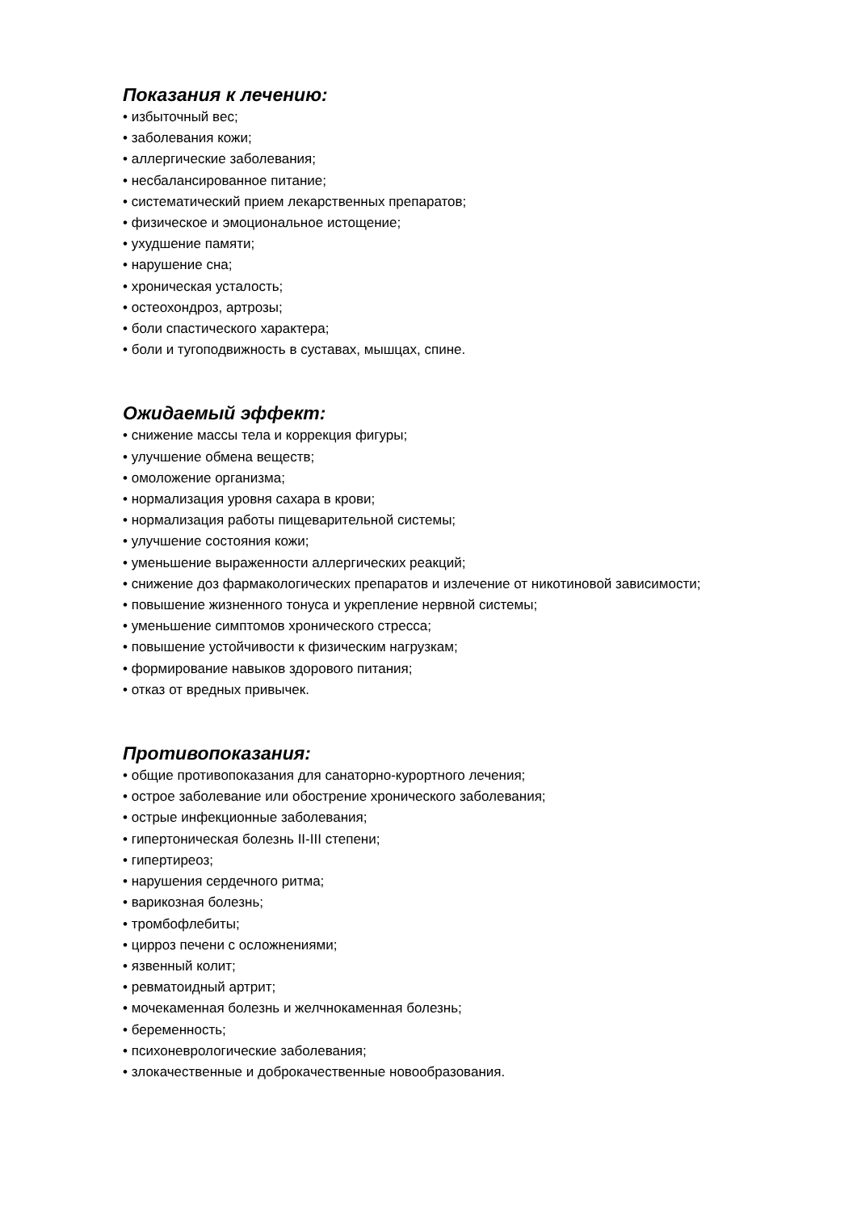Показания к лечению:
• избыточный вес;
• заболевания кожи;
• аллергические заболевания;
• несбалансированное питание;
• систематический прием лекарственных препаратов;
• физическое и эмоциональное истощение;
• ухудшение памяти;
• нарушение сна;
• хроническая усталость;
• остеохондроз, артрозы;
• боли спастического характера;
• боли и тугоподвижность в суставах, мышцах, спине.
Ожидаемый эффект:
• снижение массы тела и коррекция фигуры;
• улучшение обмена веществ;
• омоложение организма;
• нормализация уровня сахара в крови;
• нормализация работы пищеварительной системы;
• улучшение состояния кожи;
• уменьшение выраженности аллергических реакций;
• снижение доз фармакологических препаратов и излечение от никотиновой зависимости;
• повышение жизненного тонуса и укрепление нервной системы;
• уменьшение симптомов хронического стресса;
• повышение устойчивости к физическим нагрузкам;
• формирование навыков здорового питания;
• отказ от вредных привычек.
Противопоказания:
• общие противопоказания для санаторно-курортного лечения;
• острое заболевание или обострение хронического заболевания;
• острые инфекционные заболевания;
• гипертоническая болезнь II-III степени;
• гипертиреоз;
• нарушения сердечного ритма;
• варикозная болезнь;
• тромбофлебиты;
• цирроз печени с осложнениями;
• язвенный колит;
• ревматоидный артрит;
• мочекаменная болезнь и желчнокаменная болезнь;
• беременность;
• психоневрологические заболевания;
• злокачественные и доброкачественные новообразования.